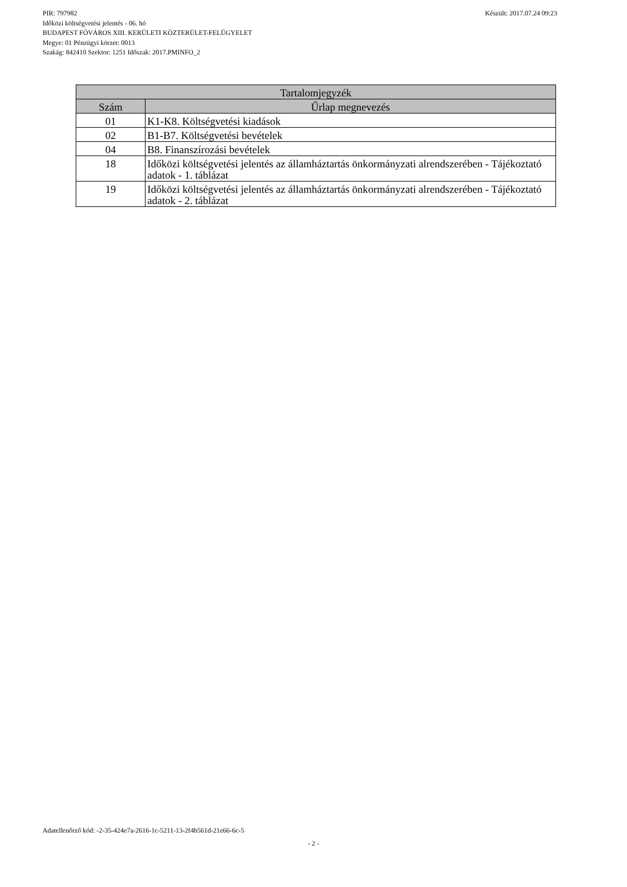Készült: 2017.07.24 09:23 PIR: 797982
Időközi költségvetési jelentés - 06. hó
BUDAPEST FŐVÁROS XIII. KERÜLETI KÖZTERÜLET-FELÜGYELET
Megye: 01 Pénzügyi körzet: 0013
Szakág: 842410 Szektor: 1251 Időszak: 2017.PMINFO_2
| Tartalomjegyzék | |
| --- | --- |
| Szám | Űrlap megnevezés |
| 01 | K1-K8. Költségvetési kiadások |
| 02 | B1-B7. Költségvetési bevételek |
| 04 | B8. Finanszírozási bevételek |
| 18 | Időközi költségvetési jelentés az államháztartás önkormányzati alrendszerében - Tájékoztató adatok - 1. táblázat |
| 19 | Időközi költségvetési jelentés az államháztartás önkormányzati alrendszerében - Tájékoztató adatok - 2. táblázat |
Adatellenőrző kód: -2-35-424e7a-2616-1c-5211-13-2f4b561d-21e66-6c-5
- 2 -